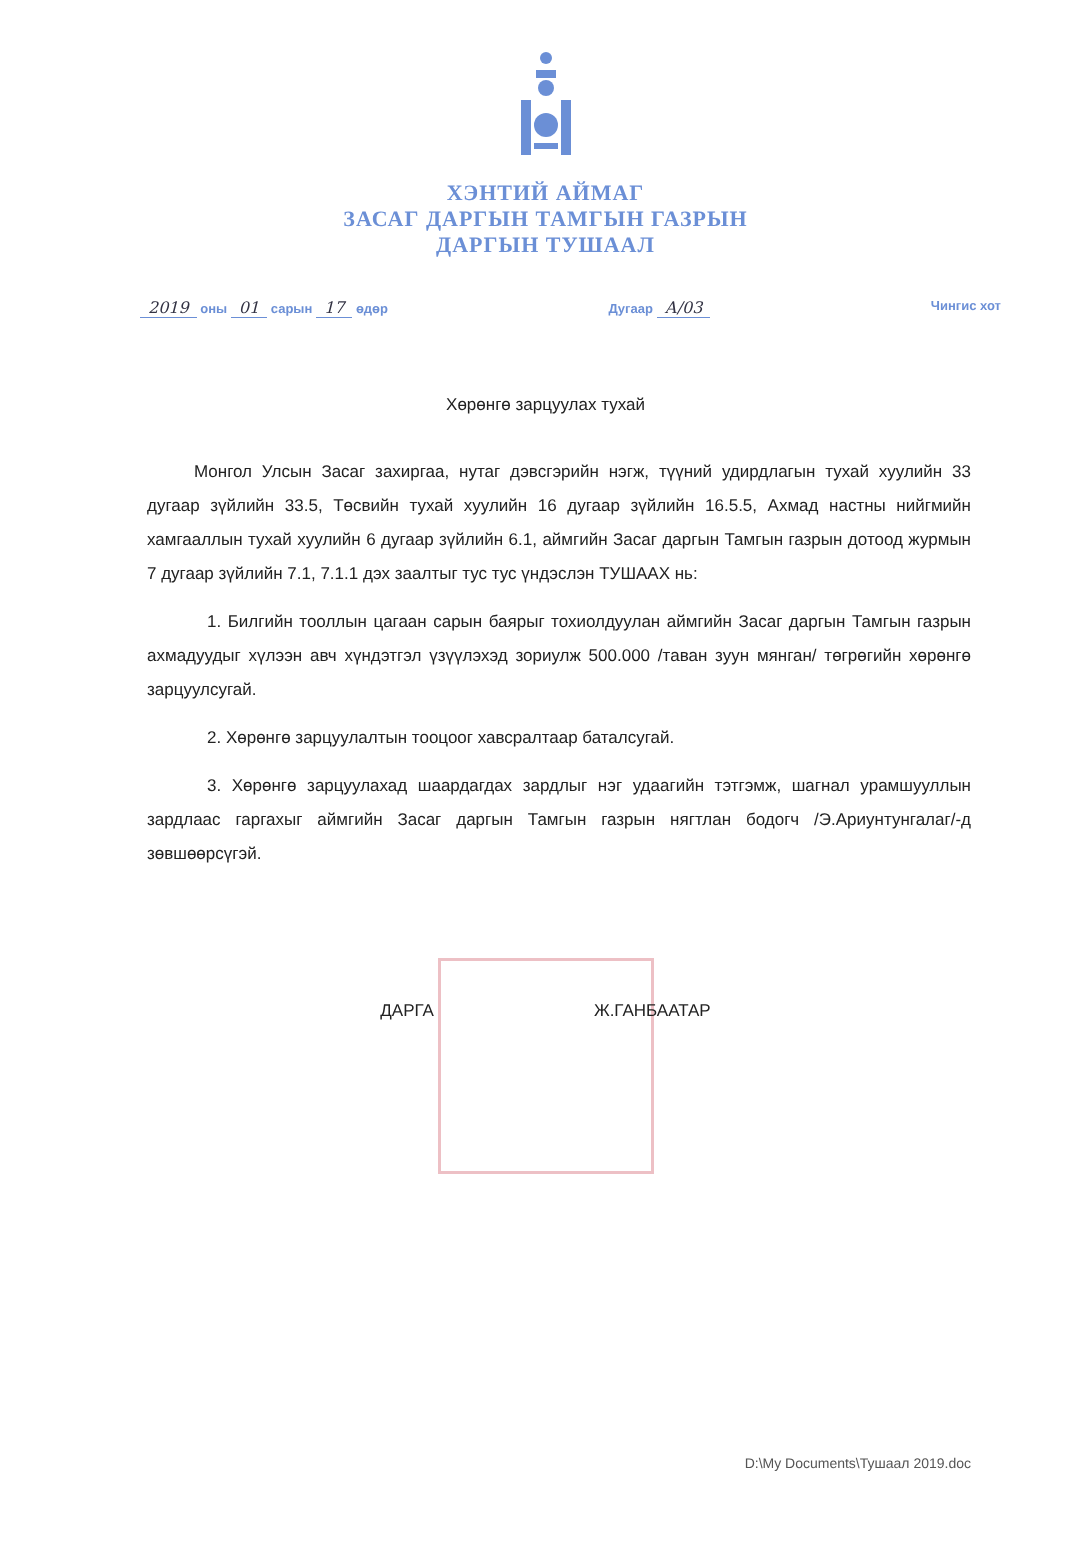ХЭНТИЙ АЙМАГ
ЗАСАГ ДАРГЫН ТАМГЫН ГАЗРЫН
ДАРГЫН ТУШААЛ
2019 оны 01 сарын 17 өдөр Дугаар А/03 Чингис хот
Хөрөнгө зарцуулах тухай
Монгол Улсын Засаг захиргаа, нутаг дэвсгэрийн нэгж, түүний удирдлагын тухай хуулийн 33 дугаар зүйлийн 33.5, Төсвийн тухай хуулийн 16 дугаар зүйлийн 16.5.5, Ахмад настны нийгмийн хамгааллын тухай хуулийн 6 дугаар зүйлийн 6.1, аймгийн Засаг даргын Тамгын газрын дотоод журмын 7 дугаар зүйлийн 7.1, 7.1.1 дэх заалтыг тус тус үндэслэн ТУШААХ нь:
1. Билгийн тооллын цагаан сарын баярыг тохиолдуулан аймгийн Засаг даргын Тамгын газрын ахмадуудыг хүлээн авч хүндэтгэл үзүүлэхэд зориулж 500.000 /таван зуун мянган/ төгрөгийн хөрөнгө зарцуулсугай.
2. Хөрөнгө зарцуулалтын тооцоог хавсралтаар баталсугай.
3. Хөрөнгө зарцуулахад шаардагдах зардлыг нэг удаагийн тэтгэмж, шагнал урамшууллын зардлаас гаргахыг аймгийн Засаг даргын Тамгын газрын нягтлан бодогч /Э.Ариунтунгалаг/-д зөвшөөрсүгэй.
ДАРГА Ж.ГАНБААТАР
D:\My Documents\Тушаал 2019.doc